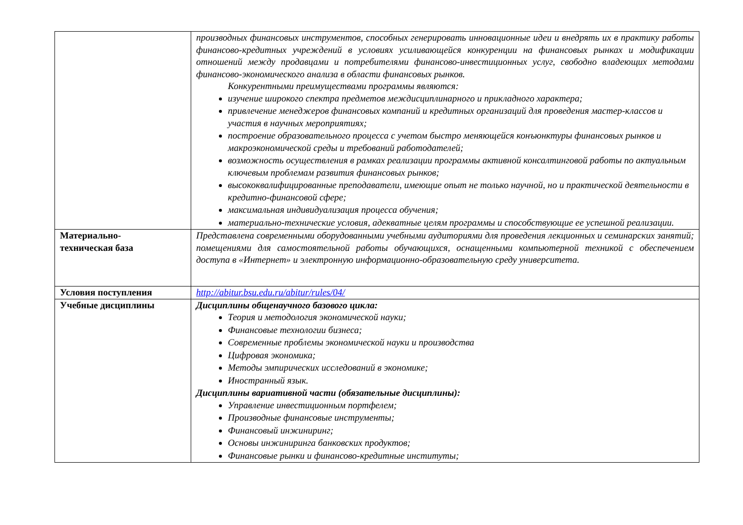| | производных финансовых инструментов, способных генерировать инновационные идеи и внедрять их в практику работы финансово-кредитных учреждений в условиях усиливающейся конкуренции на финансовых рынках и модификации отношений между продавцами и потребителями финансово-инвестиционных услуг, свободно владеющих методами финансово-экономического анализа в области финансовых рынков. Конкурентными преимуществами программы являются: изучение широкого спектра предметов междисциплинарного и прикладного характера; привлечение менеджеров финансовых компаний и кредитных организаций для проведения мастер-классов и участия в научных мероприятиях; построение образовательного процесса с учетом быстро меняющейся конъюнктуры финансовых рынков и макроэкономической среды и требований работодателей; возможность осуществления в рамках реализации программы активной консалтинговой работы по актуальным ключевым проблемам развития финансовых рынков; высококвалифицированные преподаватели, имеющие опыт не только научной, но и практической деятельности в кредитно-финансовой сфере; максимальная индивидуализация процесса обучения; материально-технические условия, адекватные целям программы и способствующие ее успешной реализации. |
| Материально- техническая база | Представлена современными оборудованными учебными аудиториями для проведения лекционных и семинарских занятий; помещениями для самостоятельной работы обучающихся, оснащенными компьютерной техникой с обеспечением доступа в «Интернет» и электронную информационно-образовательную среду университета. |
| Условия поступления | http://abitur.bsu.edu.ru/abitur/rules/04/ |
| Учебные дисциплины | Дисциплины общенаучного базового цикла: Теория и методология экономической науки; Финансовые технологии бизнеса; Современные проблемы экономической науки и производства Цифровая экономика; Методы эмпирических исследований в экономике; Иностранный язык. Дисциплины вариативной части (обязательные дисциплины): Управление инвестиционным портфелем; Производные финансовые инструменты; Финансовый инжиниринг; Основы инжиниринга банковских продуктов; Финансовые рынки и финансово-кредитные институты; |